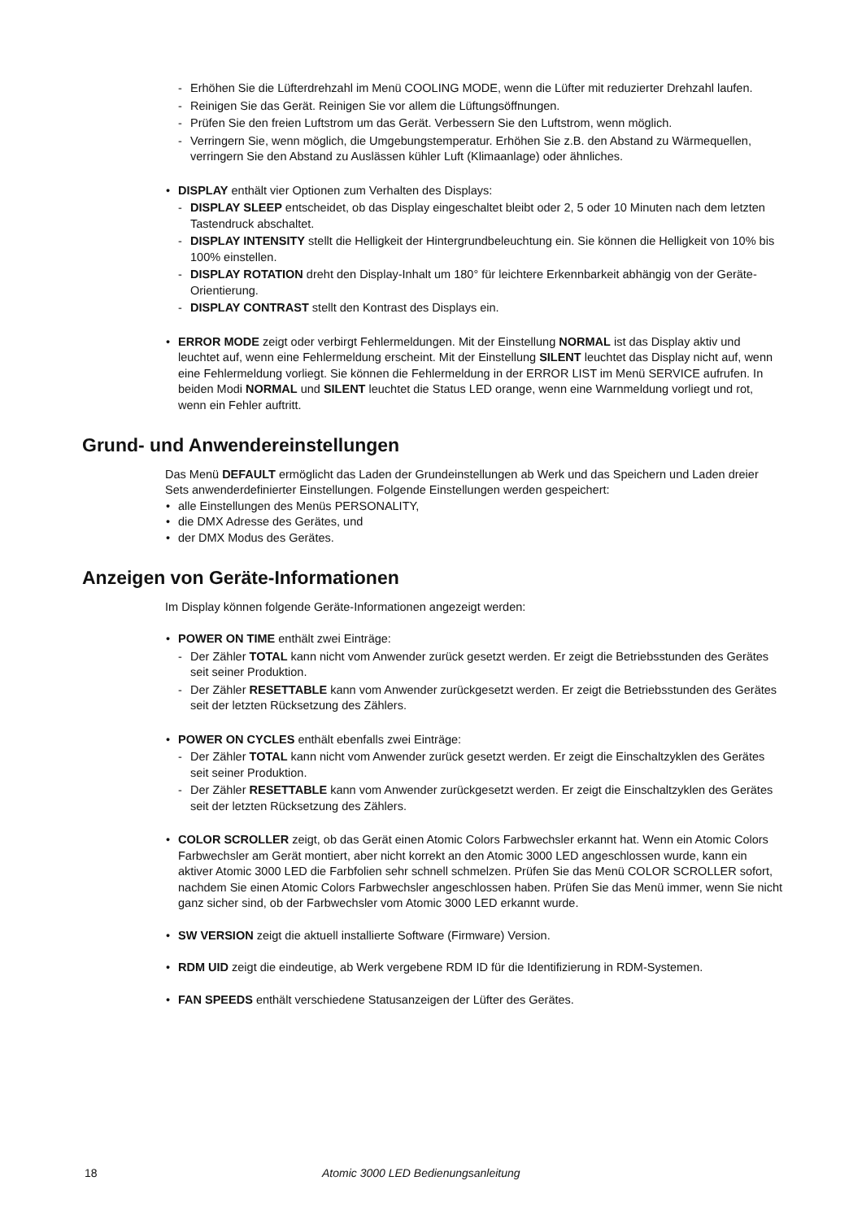- Erhöhen Sie die Lüfterdrehzahl im Menü COOLING MODE, wenn die Lüfter mit reduzierter Drehzahl laufen.
- Reinigen Sie das Gerät. Reinigen Sie vor allem die Lüftungsöffnungen.
- Prüfen Sie den freien Luftstrom um das Gerät. Verbessern Sie den Luftstrom, wenn möglich.
- Verringern Sie, wenn möglich, die Umgebungstemperatur. Erhöhen Sie z.B. den Abstand zu Wärmequellen, verringern Sie den Abstand zu Auslässen kühler Luft (Klimaanlage) oder ähnliches.
• DISPLAY enthält vier Optionen zum Verhalten des Displays:
- DISPLAY SLEEP entscheidet, ob das Display eingeschaltet bleibt oder 2, 5 oder 10 Minuten nach dem letzten Tastendruck abschaltet.
- DISPLAY INTENSITY stellt die Helligkeit der Hintergrundbeleuchtung ein. Sie können die Helligkeit von 10% bis 100% einstellen.
- DISPLAY ROTATION dreht den Display-Inhalt um 180° für leichtere Erkennbarkeit abhängig von der Geräte-Orientierung.
- DISPLAY CONTRAST stellt den Kontrast des Displays ein.
• ERROR MODE zeigt oder verbirgt Fehlermeldungen. Mit der Einstellung NORMAL ist das Display aktiv und leuchtet auf, wenn eine Fehlermeldung erscheint. Mit der Einstellung SILENT leuchtet das Display nicht auf, wenn eine Fehlermeldung vorliegt. Sie können die Fehlermeldung in der ERROR LIST im Menü SERVICE aufrufen. In beiden Modi NORMAL und SILENT leuchtet die Status LED orange, wenn eine Warnmeldung vorliegt und rot, wenn ein Fehler auftritt.
Grund- und Anwendereinstellungen
Das Menü DEFAULT ermöglicht das Laden der Grundeinstellungen ab Werk und das Speichern und Laden dreier Sets anwenderdefinierter Einstellungen. Folgende Einstellungen werden gespeichert:
• alle Einstellungen des Menüs PERSONALITY,
• die DMX Adresse des Gerätes, und
• der DMX Modus des Gerätes.
Anzeigen von Geräte-Informationen
Im Display können folgende Geräte-Informationen angezeigt werden:
• POWER ON TIME enthält zwei Einträge:
- Der Zähler TOTAL kann nicht vom Anwender zurück gesetzt werden. Er zeigt die Betriebsstunden des Gerätes seit seiner Produktion.
- Der Zähler RESETTABLE kann vom Anwender zurückgesetzt werden. Er zeigt die Betriebsstunden des Gerätes seit der letzten Rücksetzung des Zählers.
• POWER ON CYCLES enthält ebenfalls zwei Einträge:
- Der Zähler TOTAL kann nicht vom Anwender zurück gesetzt werden. Er zeigt die Einschaltzyklen des Gerätes seit seiner Produktion.
- Der Zähler RESETTABLE kann vom Anwender zurückgesetzt werden. Er zeigt die Einschaltzyklen des Gerätes seit der letzten Rücksetzung des Zählers.
• COLOR SCROLLER zeigt, ob das Gerät einen Atomic Colors Farbwechsler erkannt hat. Wenn ein Atomic Colors Farbwechsler am Gerät montiert, aber nicht korrekt an den Atomic 3000 LED angeschlossen wurde, kann ein aktiver Atomic 3000 LED die Farbfolien sehr schnell schmelzen. Prüfen Sie das Menü COLOR SCROLLER sofort, nachdem Sie einen Atomic Colors Farbwechsler angeschlossen haben. Prüfen Sie das Menü immer, wenn Sie nicht ganz sicher sind, ob der Farbwechsler vom Atomic 3000 LED erkannt wurde.
• SW VERSION zeigt die aktuell installierte Software (Firmware) Version.
• RDM UID zeigt die eindeutige, ab Werk vergebene RDM ID für die Identifizierung in RDM-Systemen.
• FAN SPEEDS enthält verschiedene Statusanzeigen der Lüfter des Gerätes.
18 Atomic 3000 LED Bedienungsanleitung